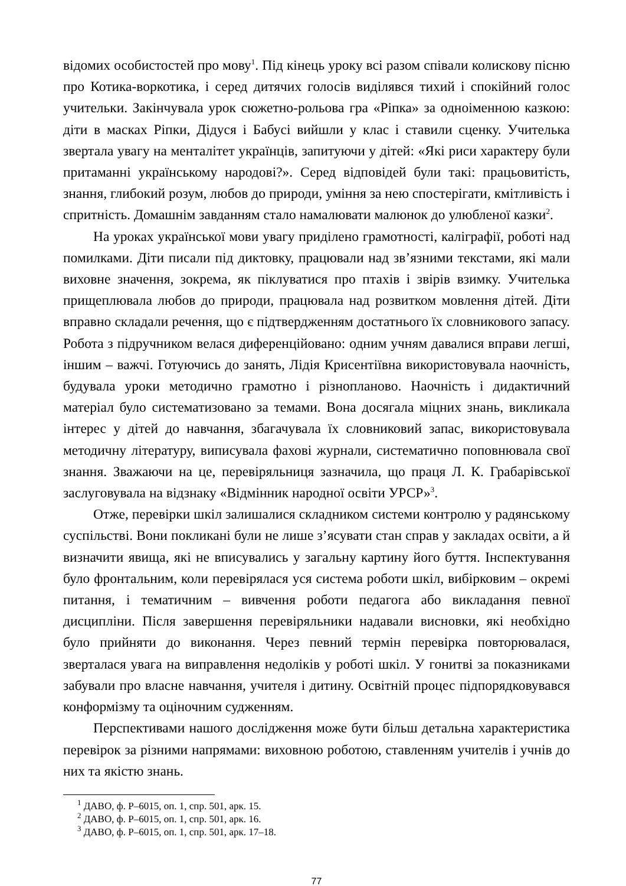відомих особистостей про мову<sup>1</sup>. Під кінець уроку всі разом співали колискову пісню про Котика-воркотика, і серед дитячих голосів виділявся тихий і спокійний голос учительки. Закінчувала урок сюжетно-рольова гра «Ріпка» за одноіменною казкою: діти в масках Ріпки, Дідуся і Бабусі вийшли у клас і ставили сценку. Учителька звертала увагу на менталітет українців, запитуючи у дітей: «Які риси характеру були притаманні українському народові?». Серед відповідей були такі: працьовитість, знання, глибокий розум, любов до природи, уміння за нею спостерігати, кмітливість і спритність. Домашнім завданням стало намалювати малюнок до улюбленої казки<sup>2</sup>.
На уроках української мови увагу приділено грамотності, каліграфії, роботі над помилками. Діти писали під диктовку, працювали над зв’язними текстами, які мали виховне значення, зокрема, як піклуватися про птахів і звірів взимку. Учителька прищеплювала любов до природи, працювала над розвитком мовлення дітей. Діти вправно складали речення, що є підтвердженням достатнього їх словникового запасу. Робота з підручником велася диференційовано: одним учням давалися вправи легші, іншим – важчі. Готуючись до занять, Лідія Крисентіївна використовувала наочність, будувала уроки методично грамотно і різнопланово. Наочність і дидактичний матеріал було систематизовано за темами. Вона досягала міцних знань, викликала інтерес у дітей до навчання, збагачувала їх словниковий запас, використовувала методичну літературу, виписувала фахові журнали, систематично поповнювала свої знання. Зважаючи на це, перевіряльниця зазначила, що праця Л. К. Грабарівської заслуговувала на відзнаку «Відмінник народної освіти УРСР»<sup>3</sup>.
Отже, перевірки шкіл залишалися складником системи контролю у радянському суспільстві. Вони покликані були не лише з’ясувати стан справ у закладах освіти, а й визначити явища, які не вписувались у загальну картину його буття. Інспектування було фронтальним, коли перевірялася уся система роботи шкіл, вибірковим – окремі питання, і тематичним – вивчення роботи педагога або викладання певної дисципліни. Після завершення перевіряльники надавали висновки, які необхідно було прийняти до виконання. Через певний термін перевірка повторювалася, зверталася увага на виправлення недоліків у роботі шкіл. У гонитві за показниками забували про власне навчання, учителя і дитину. Освітній процес підпорядковувався конформізму та оціночним судженням.
Перспективами нашого дослідження може бути більш детальна характеристика перевірок за різними напрямами: виховною роботою, ставленням учителів і учнів до них та якістю знань.
<sup>1</sup> ДАВО, ф. Р–6015, оп. 1, спр. 501, арк. 15.
<sup>2</sup> ДАВО, ф. Р–6015, оп. 1, спр. 501, арк. 16.
<sup>3</sup> ДАВО, ф. Р–6015, оп. 1, спр. 501, арк. 17–18.
77